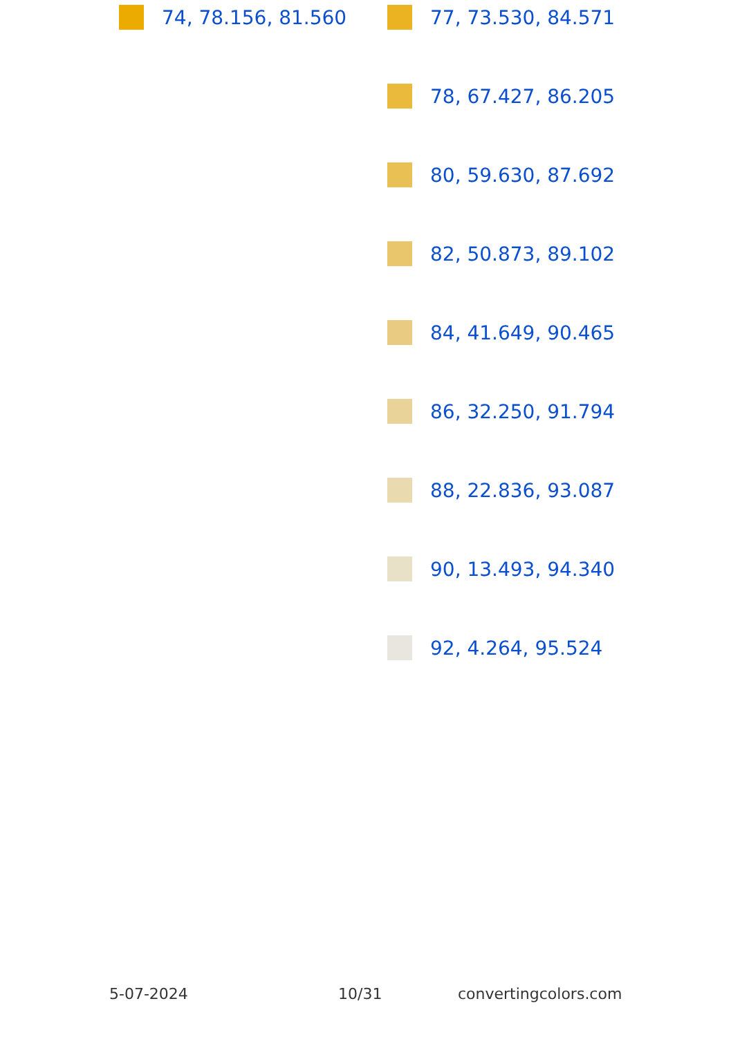74, 78.156, 81.560 77, 73.530, 84.571
78, 67.427, 86.205
80, 59.630, 87.692
82, 50.873, 89.102
84, 41.649, 90.465
86, 32.250, 91.794
88, 22.836, 93.087
90, 13.493, 94.340
92, 4.264, 95.524
5-07-2024 10/31 convertingcolors.com